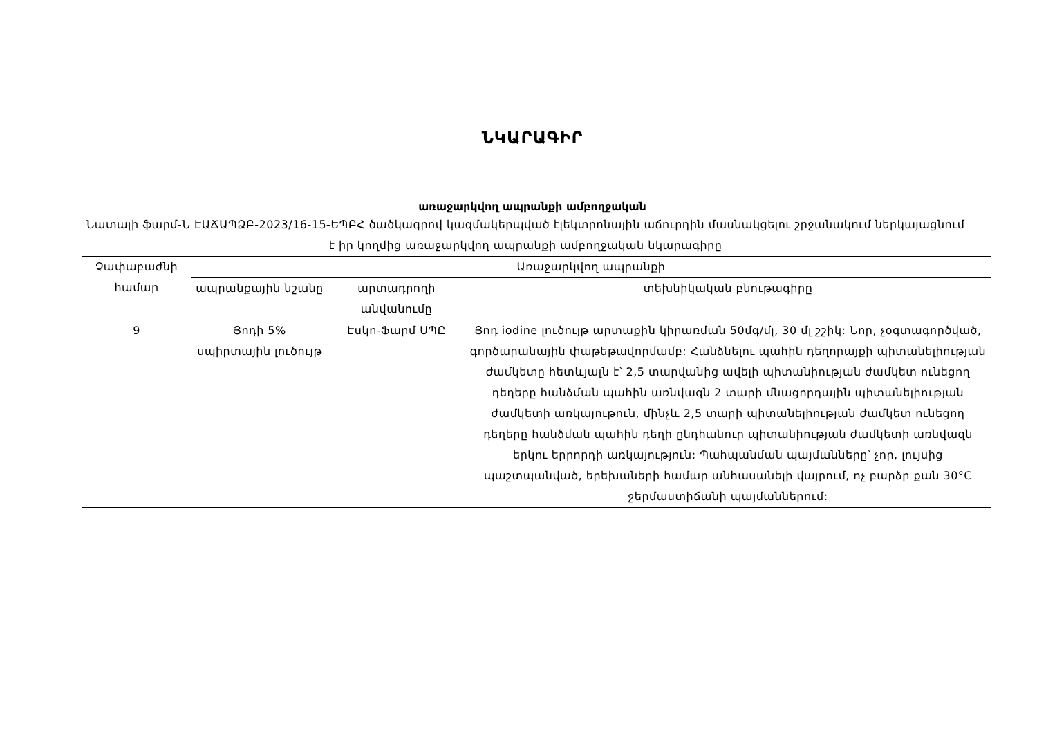ՆԿԱՐԱԳԻՐ
առաջարկվող ապրանքի ամբողջական
Նատալի ֆարմ-Ն ԷԱՃԱՊՁԲ-2023/16-15-ԵՊԲՀ ծածկագրով կազմակերպված էլեկտրոնային աճուրդին մասնակցելու շրջանակում ներկայացնում է իր կողմից առաջարկվող ապրանքի ամբողջական նկարագիրը
| Չափաբաժնի համար | Առաջարկվող ապրանքի | | |
| --- | --- | --- | --- |
| | ապրանքային նշանը | արտադրողի անվանումը | տեխնիկական բնութագիրը |
| 9 | Յոդի 5% սպիրտային լուծույթ | Էսկո-Ֆարմ ՍՊԸ | Յոդ iodine լուծույթ արտաքին կիրառման 50մգ/մլ, 30 մլ շշիկ: Նոր, չօգտագործված, գործարանային փաթեթավորմամբ: Հանձնելու պահին դեղորայքի պիտանելիության ժամկետը հետևյալն է՝ 2,5 տարվանից ավելի պիտանիության ժամկետ ունեցող դեղերը հանձման պահին առնվազն 2 տարի մնացորդային պիտանելիության ժամկետի առկայութուն, մինչև 2,5 տարի պիտանելիության ժամկետ ունեցող դեղերը հանձման պահին դեղի ընդհանուր պիտանիության ժամկետի առնվազն երկու երրորդի առկայություն: Պահպանման պայմանները՝ չոր, լույսից պաշտպանված, երեխաների համար անհասանելի վայրում, ոչ բարձր քան 30°C ջերմաստիճանի պայմաններում: |